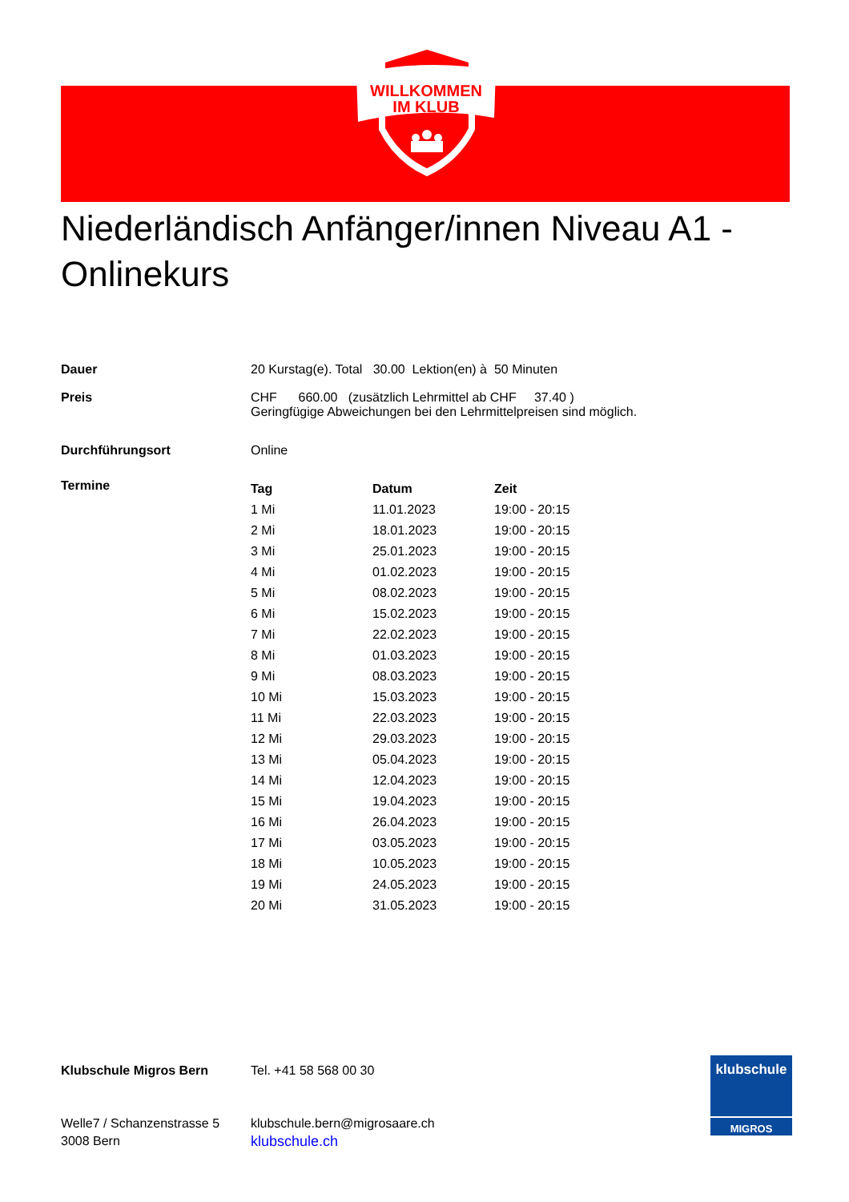WILLKOMMEN
IM KLUB
Niederländisch Anfänger/innen Niveau A1 - Onlinekurs
Dauer 20 Kurstag(e). Total 30.00 Lektion(en) à 50 Minuten
Preis CHF 660.00 (zusätzlich Lehrmittel ab CHF 37.40 )
Geringfügige Abweichungen bei den Lehrmittelpreisen sind möglich.
Durchführungsort Online
Termine
| Tag | Datum | Zeit |
| --- | --- | --- |
| 1 Mi | 11.01.2023 | 19:00 - 20:15 |
| 2 Mi | 18.01.2023 | 19:00 - 20:15 |
| 3 Mi | 25.01.2023 | 19:00 - 20:15 |
| 4 Mi | 01.02.2023 | 19:00 - 20:15 |
| 5 Mi | 08.02.2023 | 19:00 - 20:15 |
| 6 Mi | 15.02.2023 | 19:00 - 20:15 |
| 7 Mi | 22.02.2023 | 19:00 - 20:15 |
| 8 Mi | 01.03.2023 | 19:00 - 20:15 |
| 9 Mi | 08.03.2023 | 19:00 - 20:15 |
| 10 Mi | 15.03.2023 | 19:00 - 20:15 |
| 11 Mi | 22.03.2023 | 19:00 - 20:15 |
| 12 Mi | 29.03.2023 | 19:00 - 20:15 |
| 13 Mi | 05.04.2023 | 19:00 - 20:15 |
| 14 Mi | 12.04.2023 | 19:00 - 20:15 |
| 15 Mi | 19.04.2023 | 19:00 - 20:15 |
| 16 Mi | 26.04.2023 | 19:00 - 20:15 |
| 17 Mi | 03.05.2023 | 19:00 - 20:15 |
| 18 Mi | 10.05.2023 | 19:00 - 20:15 |
| 19 Mi | 24.05.2023 | 19:00 - 20:15 |
| 20 Mi | 31.05.2023 | 19:00 - 20:15 |
Klubschule Migros Bern
Welle7 / Schanzenstrasse 5
3008 Bern
Tel. +41 58 568 00 30
klubschule.bern@migrosaare.ch
klubschule.ch
klubschule
MIGROS